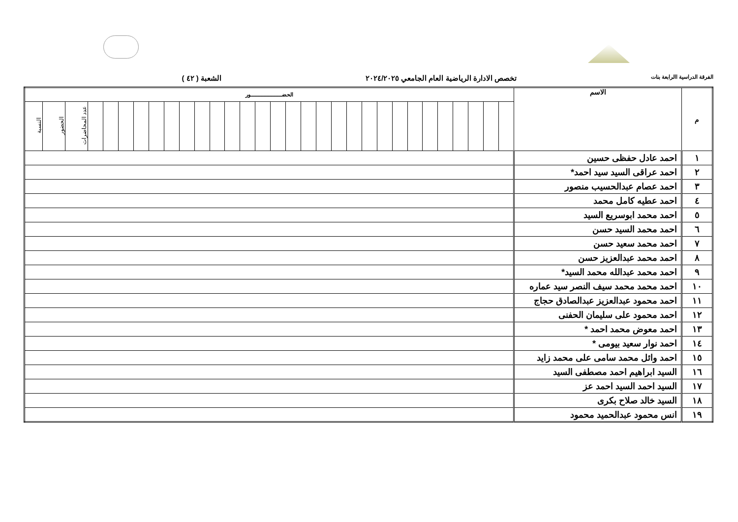الفرقة الدراسية االرابعة بنات
تخصص الادارة الرياضية العام الجامعي ٢٠٢٤/٢٠٢٥
الشعبة ( ٤٢ )
| م | الاسم | الحضـــــــــــــــــــــور | | | | | | | | | | | | | | | | | | | | | | | | | | | | | | |
| --- | --- | --- | --- | --- | --- | --- | --- | --- | --- | --- | --- | --- | --- | --- | --- | --- | --- | --- | --- | --- | --- | --- | --- | --- | --- | --- | --- | --- | --- | --- | --- | --- |
| | | | | | | | | | | | | | | | | | | | | | | | | | | | | | | عدد المحاضرات | الحضور | النسبة |
| ١ | احمد عادل حفظى حسين | | | | | | | | | | | | | | | | | | | | | | | | | | | | | | | |
| ٢ | احمد عراقى السيد سيد احمد* | | | | | | | | | | | | | | | | | | | | | | | | | | | | | | | |
| ٣ | احمد عصام عبدالحسيب منصور | | | | | | | | | | | | | | | | | | | | | | | | | | | | | | | |
| ٤ | احمد عطيه كامل محمد | | | | | | | | | | | | | | | | | | | | | | | | | | | | | | | |
| ٥ | احمد محمد ابوسريع السيد | | | | | | | | | | | | | | | | | | | | | | | | | | | | | | | |
| ٦ | احمد محمد السيد حسن | | | | | | | | | | | | | | | | | | | | | | | | | | | | | | | |
| ٧ | احمد محمد سعيد حسن | | | | | | | | | | | | | | | | | | | | | | | | | | | | | | | |
| ٨ | احمد محمد عبدالعزيز حسن | | | | | | | | | | | | | | | | | | | | | | | | | | | | | | | |
| ٩ | احمد محمد عبدالله محمد السيد* | | | | | | | | | | | | | | | | | | | | | | | | | | | | | | | |
| ١٠ | احمد محمد محمد سيف النصر سيد عماره | | | | | | | | | | | | | | | | | | | | | | | | | | | | | | | |
| ١١ | احمد محمود عبدالعزيز عبدالصادق حجاج | | | | | | | | | | | | | | | | | | | | | | | | | | | | | | | |
| ١٢ | احمد محمود على سليمان الحفنى | | | | | | | | | | | | | | | | | | | | | | | | | | | | | | | |
| ١٣ | احمد معوض محمد احمد * | | | | | | | | | | | | | | | | | | | | | | | | | | | | | | | |
| ١٤ | احمد نوار سعيد بيومى * | | | | | | | | | | | | | | | | | | | | | | | | | | | | | | | |
| ١٥ | احمد وائل محمد سامى على محمد زايد | | | | | | | | | | | | | | | | | | | | | | | | | | | | | | | |
| ١٦ | السيد ابراهيم احمد مصطفى السيد | | | | | | | | | | | | | | | | | | | | | | | | | | | | | | | |
| ١٧ | السيد احمد السيد احمد عز | | | | | | | | | | | | | | | | | | | | | | | | | | | | | | | |
| ١٨ | السيد خالد صلاح بكرى | | | | | | | | | | | | | | | | | | | | | | | | | | | | | | | |
| ١٩ | انس محمود عبدالحميد محمود | | | | | | | | | | | | | | | | | | | | | | | | | | | | | | | |